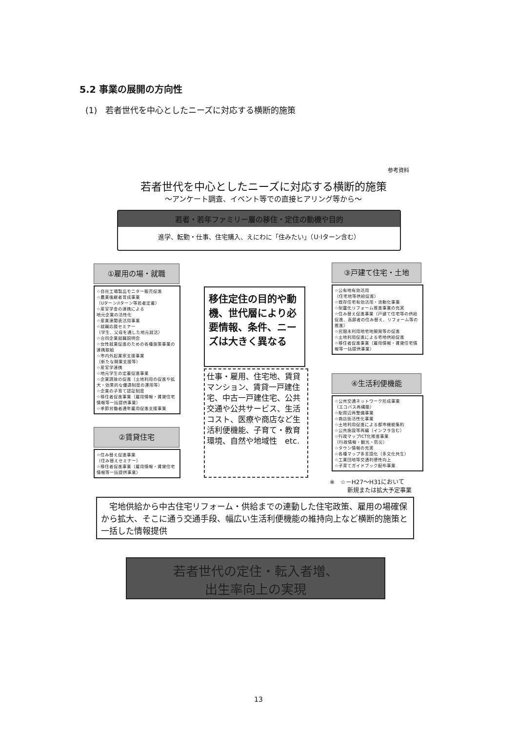5.2 事業の展開の方向性
(1)　若者世代を中心としたニーズに対応する横断的施策
参考資料
若者世代を中心としたニーズに対応する横断的施策
～アンケート調査、イベント等での直接ヒアリング等から～
若者・若年ファミリー層の移住・定住の動機や目的
進学、転勤・仕事、住宅購入、えにわに「住みたい」（U·Iターン含む）
①雇用の場・就職
☆自社工場製品モニター販売促進
☆農業後継者育成事業
（Uターン/Iターン等若者定着）
☆産官学金の連携による
地元企業の活性化
☆産業連関表活用事業
☆就職応援セミナー
（学生、父母を通した地元就活）
☆合同企業就職説明会
☆女性就業促進のための各種施策事業の連携取組
☆市内外起業家支援事業
（新たな開業支援等）
☆産官学連携
☆地元学生の定着促進事業
☆企業誘致の促進（土地利用の促進や拡大・効果的な優遇制度の運用等）
☆企業の子育て認証制度
☆移住者促進事業（雇用情報・賃貸住宅情報等一括提供事業）
☆季節労働者通年雇用促進支援事業
②賃貸住宅
☆住み替え促進事業
（住み替えセミナー）
☆移住者促進事業（雇用情報・賃貸住宅情報等一括提供事業）
移住定住の目的や動機、世代層により必要情報、条件、ニーズは大きく異なる
仕事・雇用、住宅地、賃貸マンション、賃貸一戸建住宅、中古一戸建住宅、公共交通や公共サービス、生活コスト、医療や商店など生活利便機能、子育て・教育環境、自然や地域性　etc.
③戸建て住宅・土地
☆公有地有効活用
（住宅地等供給促進）
☆既存住宅有効活用・流動化事業
☆耐震化リフォーム推進事業の充実
☆住み替え促進事業（戸建て住宅等の供給促進、高齢者の住み替え、リフォーム等の推進）
☆民間未利用地宅地開発等の促進
☆土地利用促進による宅地供給促進
☆移住者促進事業（雇用情報・賃貸住宅情報等一括提供事業）
④生活利便機能
☆公共交通ネットワーク形成事業
（エコバス再構築）
☆駅周辺再整備事業
☆商店街活性化事業
☆土地利用促進による都市機能集約
☆公共施設等再編（インフラ含む）
☆行政マップICT化推進事業
（行政情報・観光・防災）
☆タウン情報の充実
☆各種マップ多言語化（多文化共生）
☆工業団地等交通利便性向上
☆子育てガイドブック配布事業
※　☆－H27～H31において
　　　新規または拡大予定事業
　宅地供給から中古住宅リフォーム・供給までの連動した住宅政策、雇用の場確保から拡大、そこに通う交通手段、幅広い生活利便機能の維持向上など横断的施策と一括した情報提供
若者世代の定住・転入者増、
出生率向上の実現
13